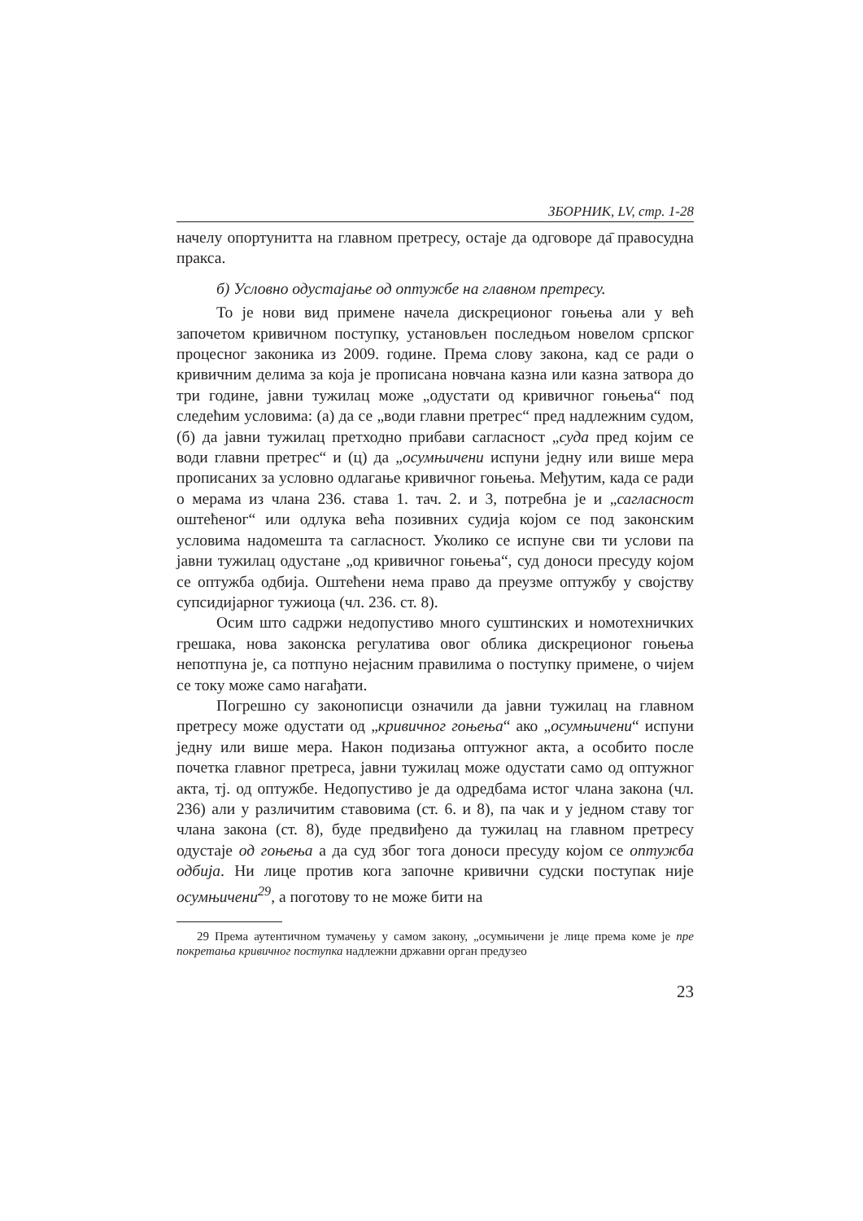ЗБОРНИК, LV, стр. 1-28
начелу опортунитта на главном претресу, остаје да одговоре да̄ правосудна пракса.
б) Условно одустајање од оптужбе на главном претресу.
То је нови вид примене начела дискреционог гоњења али у већ започетом кривичном поступку, установљен последњом новелом српског процесног законика из 2009. године. Према слову закона, кад се ради о кривичним делима за која је прописана новчана казна или казна затвора до три године, јавни тужилац може „одустати од кривичног гоњења“ под следећим условима: (а) да се „води главни претрес“ пред надлежним судом, (б) да јавни тужилац претходно прибави сагласност „суда пред којим се води главни претрес“ и (ц) да „осумњичени испуни једну или више мера прописаних за условно одлагање кривичног гоњења. Међутим, када се ради о мерама из члана 236. става 1. тач. 2. и 3, потребна је и „сагласност оштећеног“ или одлука већа позивних судија којом се под законским условима надомешта та сагласност. Уколико се испуне сви ти услови па јавни тужилац одустане „од кривичног гоњења“, суд доноси пресуду којом се оптужба одбија. Оштећени нема право да преузме оптужбу у својству супсидијарног тужиоца (чл. 236. ст. 8).
Осим што садржи недопустиво много суштинских и номотехничких грешака, нова законска регулатива овог облика дискреционог гоњења непотпуна је, са потпуно нејасним правилима о поступку примене, о чијем се току може само нагађати.
Погрешно су законописци означили да јавни тужилац на главном претресу може одустати од „кривичног гоњења“ ако „осумњичени“ испуни једну или више мера. Након подизања оптужног акта, а особито после почетка главног претреса, јавни тужилац може одустати само од оптужног акта, тј. од оптужбе. Недопустиво је да одредбама истог члана закона (чл. 236) али у различитим ставовима (ст. 6. и 8), па чак и у једном ставу тог члана закона (ст. 8), буде предвиђено да тужилац на главном претресу одустаје од гоњења а да суд због тога доноси пресуду којом се оптужба одбија. Ни лице против кога започне кривични судски поступак није осумњичени<sup>29</sup>, а поготову то не може бити на
29 Према аутентичном тумачењу у самом закону, „осумњичени је лице према коме је пре покретања кривичног поступка надлежни државни орган предузео
23